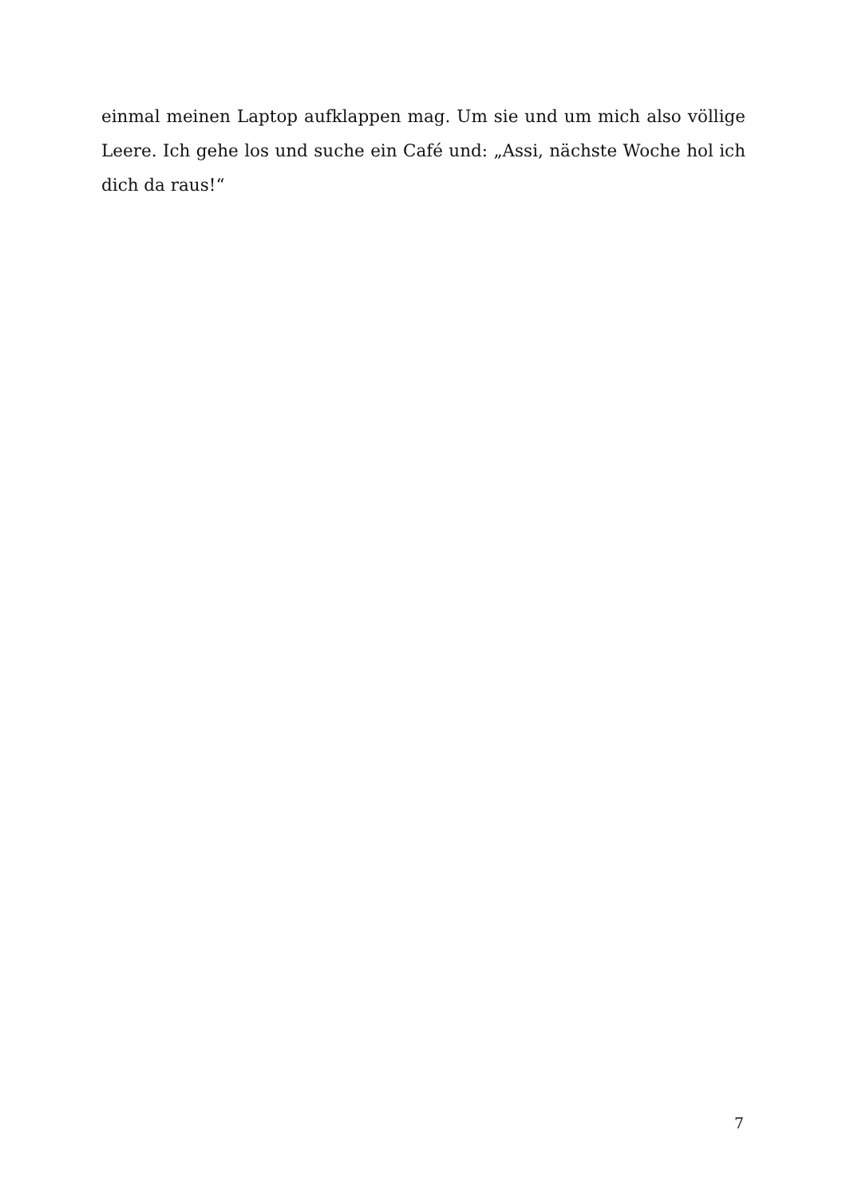einmal meinen Laptop aufklappen mag. Um sie und um mich also völlige Leere. Ich gehe los und suche ein Café und: „Assi, nächste Woche hol ich dich da raus!“
7